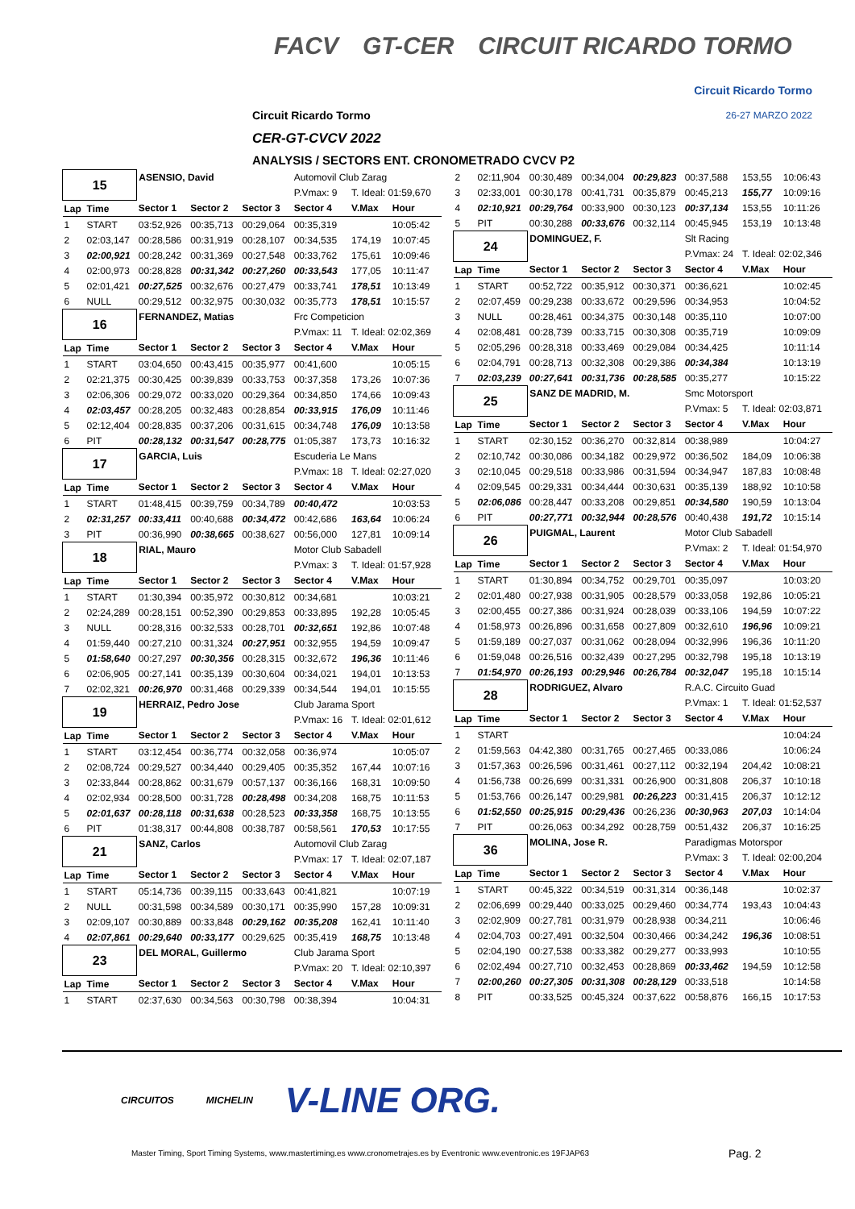FACV GT-CER CIRCUIT RICARDO TORMO
Circuit Ricardo Tormo
26-27 MARZO 2022 Circuit Ricardo Tormo
CER-GT-CVCV 2022
ANALYSIS / SECTORS ENT. CRONOMETRADO CVCV P2
| 15 | | ASENSIO, David | | | Automovil Club Zarag | | |
| | | | | | P.Vmax: 9 | T. Ideal: 01:59,670 | |
| Lap | Time | Sector 1 | Sector 2 | Sector 3 | Sector 4 | V.Max | Hour |
| 1 | START | 03:52,926 | 00:35,713 | 00:29,064 | 00:35,319 | | 10:05:42 |
| 2 | 02:03,147 | 00:28,586 | 00:31,919 | 00:28,107 | 00:34,535 | 174,19 | 10:07:45 |
| 3 | 02:00,921 | 00:28,242 | 00:31,369 | 00:27,548 | 00:33,762 | 175,61 | 10:09:46 |
| 4 | 02:00,973 | 00:28,828 | 00:31,342 | 00:27,260 | 00:33,543 | 177,05 | 10:11:47 |
| 5 | 02:01,421 | 00:27,525 | 00:32,676 | 00:27,479 | 00:33,741 | 178,51 | 10:13:49 |
| 6 | NULL | 00:29,512 | 00:32,975 | 00:30,032 | 00:35,773 | 178,51 | 10:15:57 |
| 16 | | FERNANDEZ, Matias | | | Frc Competicion | | |
| | | | | | P.Vmax: 11 | T. Ideal: 02:02,369 | |
| Lap | Time | Sector 1 | Sector 2 | Sector 3 | Sector 4 | V.Max | Hour |
| 1 | START | 03:04,650 | 00:43,415 | 00:35,977 | 00:41,600 | | 10:05:15 |
| 2 | 02:21,375 | 00:30,425 | 00:39,839 | 00:33,753 | 00:37,358 | 173,26 | 10:07:36 |
| 3 | 02:06,306 | 00:29,072 | 00:33,020 | 00:29,364 | 00:34,850 | 174,66 | 10:09:43 |
| 4 | 02:03,457 | 00:28,205 | 00:32,483 | 00:28,854 | 00:33,915 | 176,09 | 10:11:46 |
| 5 | 02:12,404 | 00:28,835 | 00:37,206 | 00:31,615 | 00:34,748 | 176,09 | 10:13:58 |
| 6 | PIT | 00:28,132 | 00:31,547 | 00:28,775 | 01:05,387 | 173,73 | 10:16:32 |
| 17 | | GARCIA, Luis | | | Escuderia Le Mans | | |
| | | | | | P.Vmax: 18 | T. Ideal: 02:27,020 | |
| Lap | Time | Sector 1 | Sector 2 | Sector 3 | Sector 4 | V.Max | Hour |
| 1 | START | 01:48,415 | 00:39,759 | 00:34,789 | 00:40,472 | | 10:03:53 |
| 2 | 02:31,257 | 00:33,411 | 00:40,688 | 00:34,472 | 00:42,686 | 163,64 | 10:06:24 |
| 3 | PIT | 00:36,990 | 00:38,665 | 00:38,627 | 00:56,000 | 127,81 | 10:09:14 |
| 18 | | RIAL, Mauro | | | Motor Club Sabadell | | |
| | | | | | P.Vmax: 3 | T. Ideal: 01:57,928 | |
| Lap | Time | Sector 1 | Sector 2 | Sector 3 | Sector 4 | V.Max | Hour |
| 1 | START | 01:30,394 | 00:35,972 | 00:30,812 | 00:34,681 | | 10:03:21 |
| 2 | 02:24,289 | 00:28,151 | 00:52,390 | 00:29,853 | 00:33,895 | 192,28 | 10:05:45 |
| 3 | NULL | 00:28,316 | 00:32,533 | 00:28,701 | 00:32,651 | 192,86 | 10:07:48 |
| 4 | 01:59,440 | 00:27,210 | 00:31,324 | 00:27,951 | 00:32,955 | 194,59 | 10:09:47 |
| 5 | 01:58,640 | 00:27,297 | 00:30,356 | 00:28,315 | 00:32,672 | 196,36 | 10:11:46 |
| 6 | 02:06,905 | 00:27,141 | 00:35,139 | 00:30,604 | 00:34,021 | 194,01 | 10:13:53 |
| 7 | 02:02,321 | 00:26,970 | 00:31,468 | 00:29,339 | 00:34,544 | 194,01 | 10:15:55 |
| 19 | | HERRAIZ, Pedro Jose | | | Club Jarama Sport | | |
| | | | | | P.Vmax: 16 | T. Ideal: 02:01,612 | |
| Lap | Time | Sector 1 | Sector 2 | Sector 3 | Sector 4 | V.Max | Hour |
| 1 | START | 03:12,454 | 00:36,774 | 00:32,058 | 00:36,974 | | 10:05:07 |
| 2 | 02:08,724 | 00:29,527 | 00:34,440 | 00:29,405 | 00:35,352 | 167,44 | 10:07:16 |
| 3 | 02:33,844 | 00:28,862 | 00:31,679 | 00:57,137 | 00:36,166 | 168,31 | 10:09:50 |
| 4 | 02:02,934 | 00:28,500 | 00:31,728 | 00:28,498 | 00:34,208 | 168,75 | 10:11:53 |
| 5 | 02:01,637 | 00:28,118 | 00:31,638 | 00:28,523 | 00:33,358 | 168,75 | 10:13:55 |
| 6 | PIT | 01:38,317 | 00:44,808 | 00:38,787 | 00:58,561 | 170,53 | 10:17:55 |
| 21 | | SANZ, Carlos | | | Automovil Club Zarag | | |
| | | | | | P.Vmax: 17 | T. Ideal: 02:07,187 | |
| Lap | Time | Sector 1 | Sector 2 | Sector 3 | Sector 4 | V.Max | Hour |
| 1 | START | 05:14,736 | 00:39,115 | 00:33,643 | 00:41,821 | | 10:07:19 |
| 2 | NULL | 00:31,598 | 00:34,589 | 00:30,171 | 00:35,990 | 157,28 | 10:09:31 |
| 3 | 02:09,107 | 00:30,889 | 00:33,848 | 00:29,162 | 00:35,208 | 162,41 | 10:11:40 |
| 4 | 02:07,861 | 00:29,640 | 00:33,177 | 00:29,625 | 00:35,419 | 168,75 | 10:13:48 |
| 23 | | DEL MORAL, Guillermo | | | Club Jarama Sport | | |
| | | | | | P.Vmax: 20 | T. Ideal: 02:10,397 | |
| Lap | Time | Sector 1 | Sector 2 | Sector 3 | Sector 4 | V.Max | Hour |
| 1 | START | 02:37,630 | 00:34,563 | 00:30,798 | 00:38,394 | | 10:04:31 |
| 2 | 02:11,904 | 00:30,489 | 00:34,004 | 00:29,823 | 00:37,588 | 153,55 | 10:06:43 |
| 3 | 02:33,001 | 00:30,178 | 00:41,731 | 00:35,879 | 00:45,213 | 155,77 | 10:09:16 |
| 4 | 02:10,921 | 00:29,764 | 00:33,900 | 00:30,123 | 00:37,134 | 153,55 | 10:11:26 |
| 5 | PIT | 00:30,288 | 00:33,676 | 00:32,114 | 00:45,945 | 153,19 | 10:13:48 |
| 24 | | DOMINGUEZ, F. | | | Slt Racing | | |
| | | | | | P.Vmax: 24 | T. Ideal: 02:02,346 | |
| Lap | Time | Sector 1 | Sector 2 | Sector 3 | Sector 4 | V.Max | Hour |
| 1 | START | 00:52,722 | 00:35,912 | 00:30,371 | 00:36,621 | | 10:02:45 |
| 2 | 02:07,459 | 00:29,238 | 00:33,672 | 00:29,596 | 00:34,953 | | 10:04:52 |
| 3 | NULL | 00:28,461 | 00:34,375 | 00:30,148 | 00:35,110 | | 10:07:00 |
| 4 | 02:08,481 | 00:28,739 | 00:33,715 | 00:30,308 | 00:35,719 | | 10:09:09 |
| 5 | 02:05,296 | 00:28,318 | 00:33,469 | 00:29,084 | 00:34,425 | | 10:11:14 |
| 6 | 02:04,791 | 00:28,713 | 00:32,308 | 00:29,386 | 00:34,384 | | 10:13:19 |
| 7 | 02:03,239 | 00:27,641 | 00:31,736 | 00:28,585 | 00:35,277 | | 10:15:22 |
| 25 | | SANZ DE MADRID, M. | | | Smc Motorsport | | |
| | | | | | P.Vmax: 5 | T. Ideal: 02:03,871 | |
| Lap | Time | Sector 1 | Sector 2 | Sector 3 | Sector 4 | V.Max | Hour |
| 1 | START | 02:30,152 | 00:36,270 | 00:32,814 | 00:38,989 | | 10:04:27 |
| 2 | 02:10,742 | 00:30,086 | 00:34,182 | 00:29,972 | 00:36,502 | 184,09 | 10:06:38 |
| 3 | 02:10,045 | 00:29,518 | 00:33,986 | 00:31,594 | 00:34,947 | 187,83 | 10:08:48 |
| 4 | 02:09,545 | 00:29,331 | 00:34,444 | 00:30,631 | 00:35,139 | 188,92 | 10:10:58 |
| 5 | 02:06,086 | 00:28,447 | 00:33,208 | 00:29,851 | 00:34,580 | 190,59 | 10:13:04 |
| 6 | PIT | 00:27,771 | 00:32,944 | 00:28,576 | 00:40,438 | 191,72 | 10:15:14 |
| 26 | | PUIGMAL, Laurent | | | Motor Club Sabadell | | |
| | | | | | P.Vmax: 2 | T. Ideal: 01:54,970 | |
| Lap | Time | Sector 1 | Sector 2 | Sector 3 | Sector 4 | V.Max | Hour |
| 1 | START | 01:30,894 | 00:34,752 | 00:29,701 | 00:35,097 | | 10:03:20 |
| 2 | 02:01,480 | 00:27,938 | 00:31,905 | 00:28,579 | 00:33,058 | 192,86 | 10:05:21 |
| 3 | 02:00,455 | 00:27,386 | 00:31,924 | 00:28,039 | 00:33,106 | 194,59 | 10:07:22 |
| 4 | 01:58,973 | 00:26,896 | 00:31,658 | 00:27,809 | 00:32,610 | 196,96 | 10:09:21 |
| 5 | 01:59,189 | 00:27,037 | 00:31,062 | 00:28,094 | 00:32,996 | 196,36 | 10:11:20 |
| 6 | 01:59,048 | 00:26,516 | 00:32,439 | 00:27,295 | 00:32,798 | 195,18 | 10:13:19 |
| 7 | 01:54,970 | 00:26,193 | 00:29,946 | 00:26,784 | 00:32,047 | 195,18 | 10:15:14 |
| 28 | | RODRIGUEZ, Alvaro | | | R.A.C. Circuito Guad | | |
| | | | | | P.Vmax: 1 | T. Ideal: 01:52,537 | |
| Lap | Time | Sector 1 | Sector 2 | Sector 3 | Sector 4 | V.Max | Hour |
| 1 | START | | | | | | 10:04:24 |
| 2 | 01:59,563 | 04:42,380 | 00:31,765 | 00:27,465 | 00:33,086 | | 10:06:24 |
| 3 | 01:57,363 | 00:26,596 | 00:31,461 | 00:27,112 | 00:32,194 | 204,42 | 10:08:21 |
| 4 | 01:56,738 | 00:26,699 | 00:31,331 | 00:26,900 | 00:31,808 | 206,37 | 10:10:18 |
| 5 | 01:53,766 | 00:26,147 | 00:29,981 | 00:26,223 | 00:31,415 | 206,37 | 10:12:12 |
| 6 | 01:52,550 | 00:25,915 | 00:29,436 | 00:26,236 | 00:30,963 | 207,03 | 10:14:04 |
| 7 | PIT | 00:26,063 | 00:34,292 | 00:28,759 | 00:51,432 | 206,37 | 10:16:25 |
| 36 | | MOLINA, Jose R. | | | Paradigmas Motorspor | | |
| | | | | | P.Vmax: 3 | T. Ideal: 02:00,204 | |
| Lap | Time | Sector 1 | Sector 2 | Sector 3 | Sector 4 | V.Max | Hour |
| 1 | START | 00:45,322 | 00:34,519 | 00:31,314 | 00:36,148 | | 10:02:37 |
| 2 | 02:06,699 | 00:29,440 | 00:33,025 | 00:29,460 | 00:34,774 | 193,43 | 10:04:43 |
| 3 | 02:02,909 | 00:27,781 | 00:31,979 | 00:28,938 | 00:34,211 | | 10:06:46 |
| 4 | 02:04,703 | 00:27,491 | 00:32,504 | 00:30,466 | 00:34,242 | 196,36 | 10:08:51 |
| 5 | 02:04,190 | 00:27,538 | 00:33,382 | 00:29,277 | 00:33,993 | | 10:10:55 |
| 6 | 02:02,494 | 00:27,710 | 00:32,453 | 00:28,869 | 00:33,462 | 194,59 | 10:12:58 |
| 7 | 02:00,260 | 00:27,305 | 00:31,308 | 00:28,129 | 00:33,518 | | 10:14:58 |
| 8 | PIT | 00:33,525 | 00:45,324 | 00:37,622 | 00:58,876 | 166,15 | 10:17:53 |
CIRCUITOS MICHELIN V-LINE ORG.
Master Timing, Sport Timing Systems, www.mastertiming.es www.cronometrajes.es by Eventronic www.eventronic.es 19FJAP63
Pag. 2